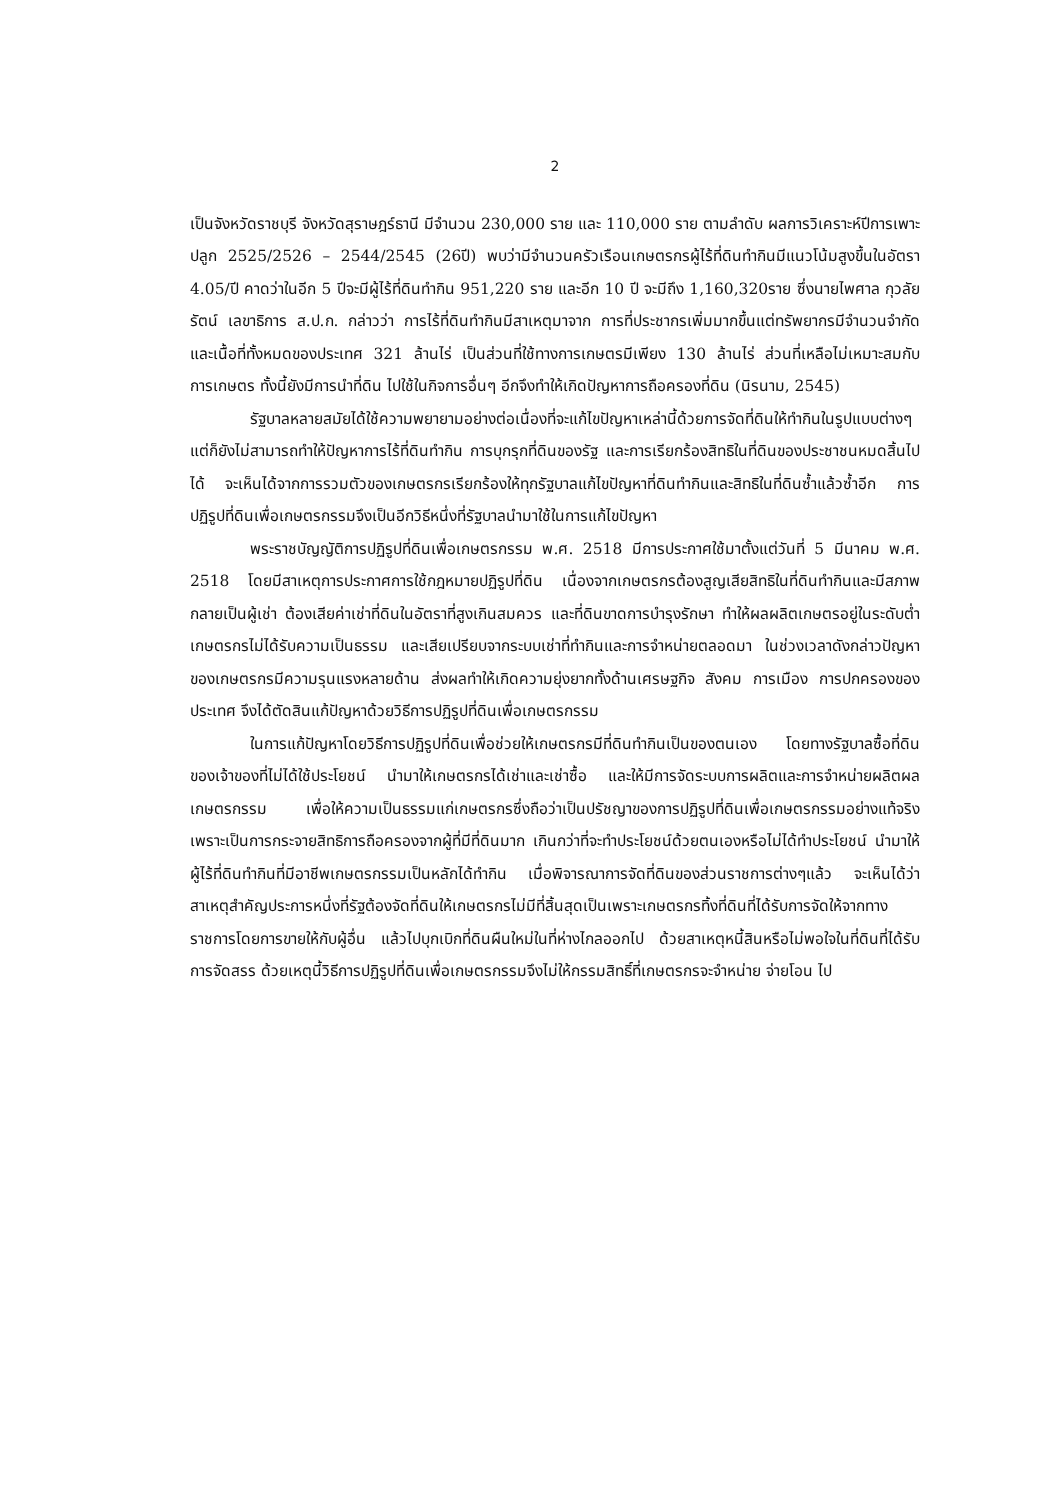2
เป็นจังหวัดราชบุรี จังหวัดสุราษฎร์ธานี มีจำนวน 230,000 ราย และ 110,000 ราย ตามลำดับ ผลการวิเคราะห์ปีการเพาะปลูก 2525/2526 – 2544/2545 (26ปี) พบว่ามีจำนวนครัวเรือนเกษตรกรผู้ไร้ที่ดินทำกินมีแนวโน้มสูงขึ้นในอัตรา 4.05/ปี คาดว่าในอีก 5 ปีจะมีผู้ไร้ที่ดินทำกิน 951,220 ราย และอีก 10 ปี จะมีถึง 1,160,320ราย ซึ่งนายไพศาล กุวลัยรัตน์ เลขาธิการ ส.ป.ก. กล่าวว่า การไร้ที่ดินทำกินมีสาเหตุมาจาก การที่ประชากรเพิ่มมากขึ้นแต่ทรัพยากรมีจำนวนจำกัด และเนื้อที่ทั้งหมดของประเทศ 321 ล้านไร่ เป็นส่วนที่ใช้ทางการเกษตรมีเพียง 130 ล้านไร่ ส่วนที่เหลือไม่เหมาะสมกับการเกษตร ทั้งนี้ยังมีการนำที่ดิน ไปใช้ในกิจการอื่นๆ อีกจึงทำให้เกิดปัญหาการถือครองที่ดิน (นิรนาม, 2545)
รัฐบาลหลายสมัยได้ใช้ความพยายามอย่างต่อเนื่องที่จะแก้ไขปัญหาเหล่านี้ด้วยการจัดที่ดินให้ทำกินในรูปแบบต่างๆ แต่ก็ยังไม่สามารถทำให้ปัญหาการไร้ที่ดินทำกิน การบุกรุกที่ดินของรัฐ และการเรียกร้องสิทธิในที่ดินของประชาชนหมดสิ้นไปได้ จะเห็นได้จากการรวมตัวของเกษตรกรเรียกร้องให้ทุกรัฐบาลแก้ไขปัญหาที่ดินทำกินและสิทธิในที่ดินซ้ำแล้วซ้ำอีก การปฏิรูปที่ดินเพื่อเกษตรกรรมจึงเป็นอีกวิธีหนึ่งที่รัฐบาลนำมาใช้ในการแก้ไขปัญหา
พระราชบัญญัติการปฏิรูปที่ดินเพื่อเกษตรกรรม พ.ศ. 2518 มีการประกาศใช้มาตั้งแต่วันที่ 5 มีนาคม พ.ศ. 2518 โดยมีสาเหตุการประกาศการใช้กฎหมายปฏิรูปที่ดิน เนื่องจากเกษตรกรต้องสูญเสียสิทธิในที่ดินทำกินและมีสภาพกลายเป็นผู้เช่า ต้องเสียค่าเช่าที่ดินในอัตราที่สูงเกินสมควร และที่ดินขาดการบำรุงรักษา ทำให้ผลผลิตเกษตรอยู่ในระดับต่ำ เกษตรกรไม่ได้รับความเป็นธรรม และเสียเปรียบจากระบบเช่าที่ทำกินและการจำหน่ายตลอดมา ในช่วงเวลาดังกล่าวปัญหาของเกษตรกรมีความรุนแรงหลายด้าน ส่งผลทำให้เกิดความยุ่งยากทั้งด้านเศรษฐกิจ สังคม การเมือง การปกครองของประเทศ จึงได้ตัดสินแก้ปัญหาด้วยวิธีการปฏิรูปที่ดินเพื่อเกษตรกรรม
ในการแก้ปัญหาโดยวิธีการปฏิรูปที่ดินเพื่อช่วยให้เกษตรกรมีที่ดินทำกินเป็นของตนเอง โดยทางรัฐบาลซื้อที่ดินของเจ้าของที่ไม่ได้ใช้ประโยชน์ นำมาให้เกษตรกรได้เช่าและเช่าซื้อ และให้มีการจัดระบบการผลิตและการจำหน่ายผลิตผลเกษตรกรรม เพื่อให้ความเป็นธรรมแก่เกษตรกรซึ่งถือว่าเป็นปรัชญาของการปฏิรูปที่ดินเพื่อเกษตรกรรมอย่างแท้จริง เพราะเป็นการกระจายสิทธิการถือครองจากผู้ที่มีที่ดินมาก เกินกว่าที่จะทำประโยชน์ด้วยตนเองหรือไม่ได้ทำประโยชน์ นำมาให้ผู้ไร้ที่ดินทำกินที่มีอาชีพเกษตรกรรมเป็นหลักได้ทำกิน เมื่อพิจารณาการจัดที่ดินของส่วนราชการต่างๆแล้ว จะเห็นได้ว่าสาเหตุสำคัญประการหนึ่งที่รัฐต้องจัดที่ดินให้เกษตรกรไม่มีที่สิ้นสุดเป็นเพราะเกษตรกรทิ้งที่ดินที่ได้รับการจัดให้จากทางราชการโดยการขายให้กับผู้อื่น แล้วไปบุกเบิกที่ดินผืนใหม่ในที่ห่างไกลออกไป ด้วยสาเหตุหนี้สินหรือไม่พอใจในที่ดินที่ได้รับการจัดสรร ด้วยเหตุนี้วิธีการปฏิรูปที่ดินเพื่อเกษตรกรรมจึงไม่ให้กรรมสิทธิ์ที่เกษตรกรจะจำหน่าย จ่ายโอน ไป